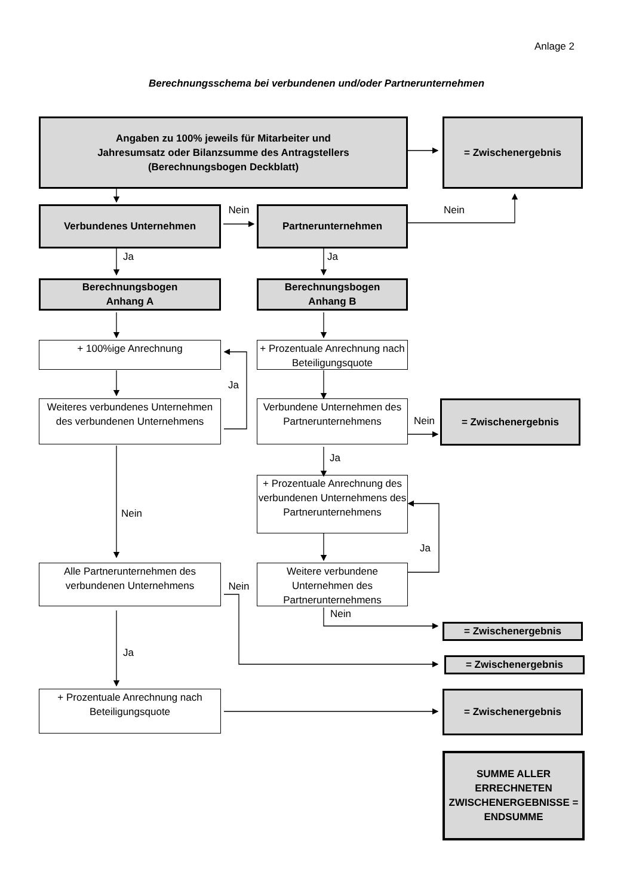Anlage 2
Berechnungsschema bei verbundenen und/oder Partnerunternehmen
Angaben zu 100% jeweils für Mitarbeiter und
Jahresumsatz oder Bilanzsumme des Antragstellers
(Berechnungsbogen Deckblatt)
= Zwischenergebnis
Verbundenes Unternehmen
Nein
Partnerunternehmen
Nein
Ja Ja
Berechnungsbogen
Anhang A
Berechnungsbogen
Anhang B
+ 100%ige Anrechnung + Prozentuale Anrechnung nach Beteiligungsquote
Ja
Weiteres verbundenes Unternehmen des verbundenen Unternehmens
Verbundene Unternehmen des Partnerunternehmens
Nein
= Zwischenergebnis
Ja
Nein
+ Prozentuale Anrechnung des verbundenen Unternehmens des Partnerunternehmens
Ja
Alle Partnerunternehmen des verbundenen Unternehmens
Nein
Weitere verbundene Unternehmen des Partnerunternehmens
Nein
= Zwischenergebnis
Ja
= Zwischenergebnis
+ Prozentuale Anrechnung nach Beteiligungsquote
= Zwischenergebnis
SUMME ALLER ERRECHNETEN ZWISCHENERGEBNISSE = ENDSUMME